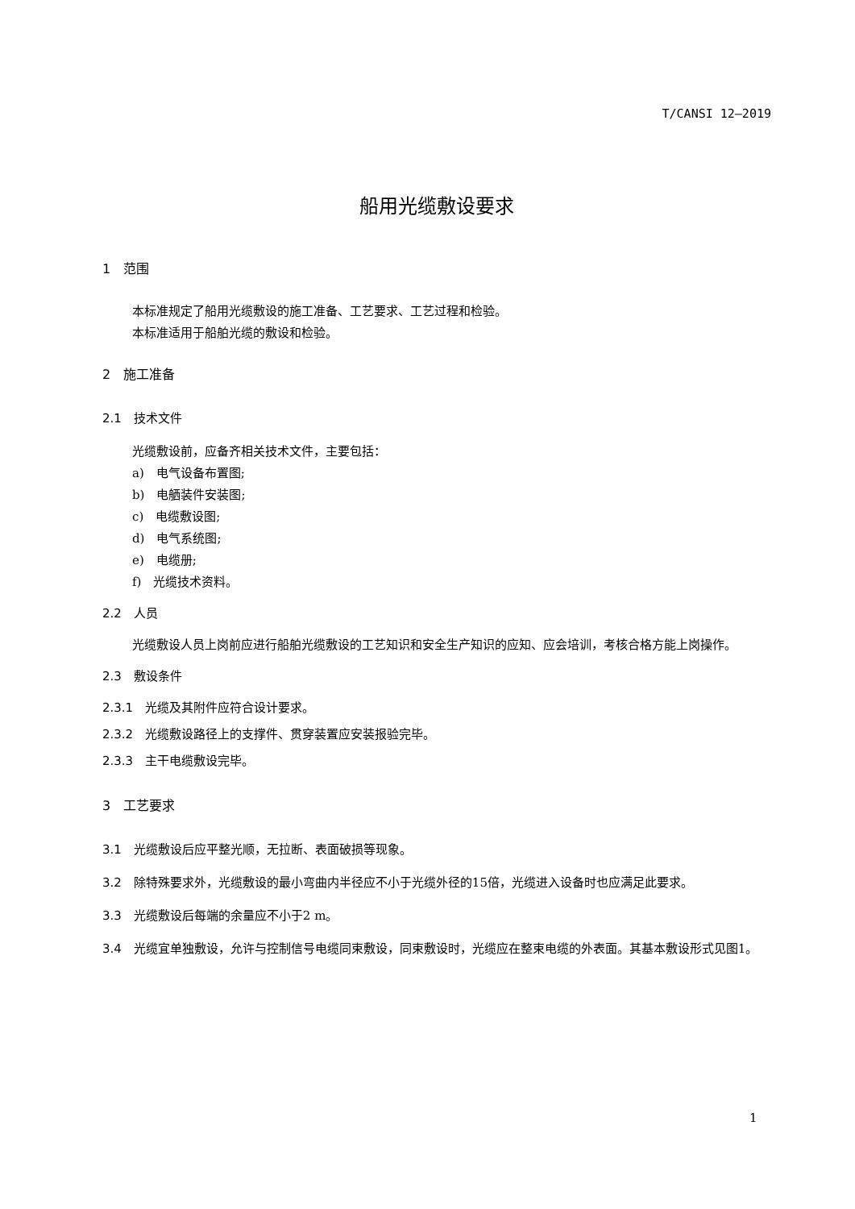T/CANSI 12—2019
船用光缆敷设要求
1　范围
本标准规定了船用光缆敷设的施工准备、工艺要求、工艺过程和检验。
本标准适用于船舶光缆的敷设和检验。
2　施工准备
2.1　技术文件
光缆敷设前，应备齐相关技术文件，主要包括：
a)　电气设备布置图;
b)　电舾装件安装图;
c)　电缆敷设图;
d)　电气系统图;
e)　电缆册;
f)　光缆技术资料。
2.2　人员
光缆敷设人员上岗前应进行船舶光缆敷设的工艺知识和安全生产知识的应知、应会培训，考核合格方能上岗操作。
2.3　敷设条件
2.3.1　光缆及其附件应符合设计要求。
2.3.2　光缆敷设路径上的支撑件、贯穿装置应安装报验完毕。
2.3.3　主干电缆敷设完毕。
3　工艺要求
3.1　光缆敷设后应平整光顺，无拉断、表面破损等现象。
3.2　除特殊要求外，光缆敷设的最小弯曲内半径应不小于光缆外径的15倍，光缆进入设备时也应满足此要求。
3.3　光缆敷设后每端的余量应不小于2 m。
3.4　光缆宜单独敷设，允许与控制信号电缆同束敷设，同束敷设时，光缆应在整束电缆的外表面。其基本敷设形式见图1。
1